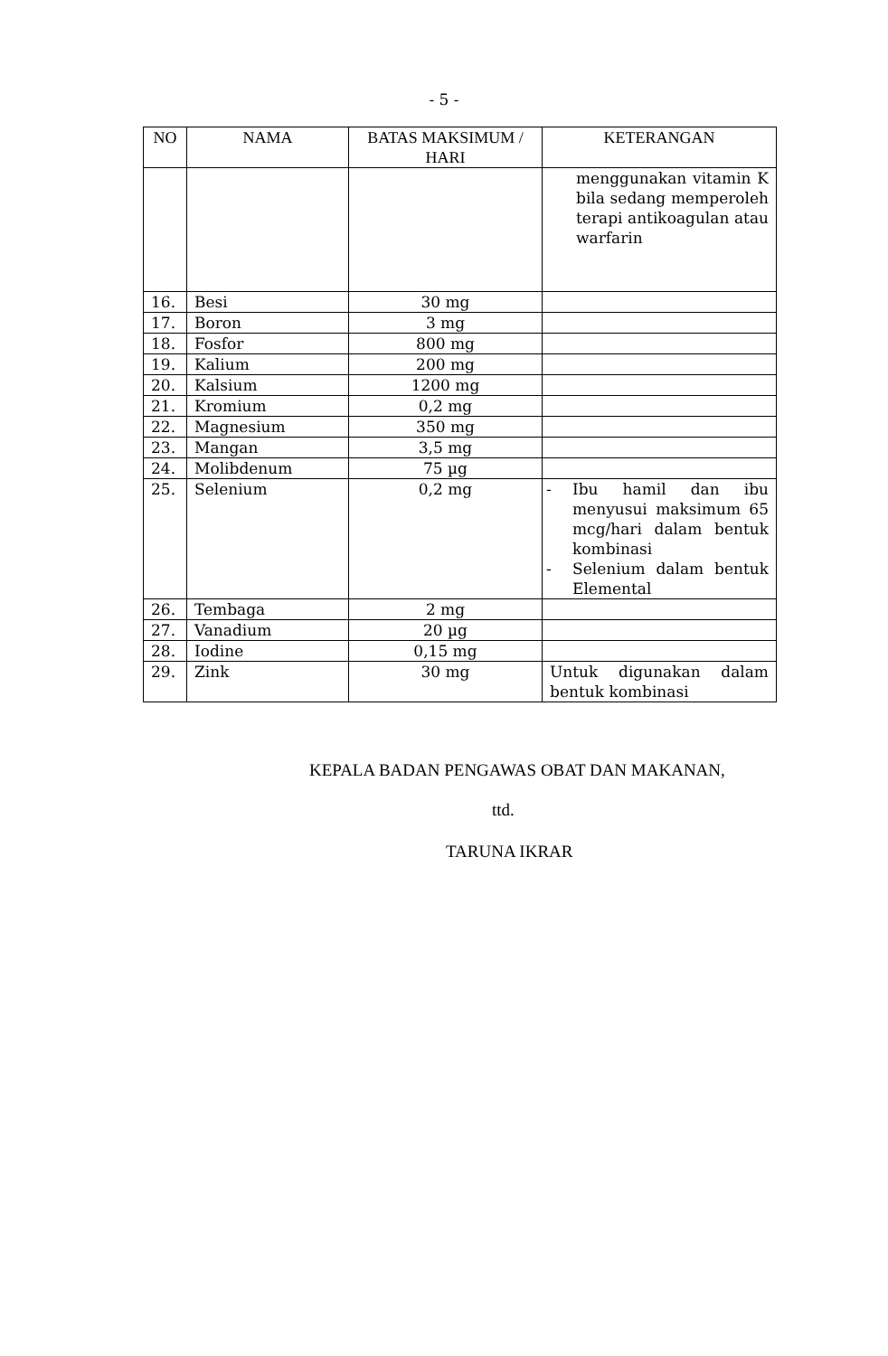- 5 -
| NO | NAMA | BATAS MAKSIMUM / HARI | KETERANGAN |
| --- | --- | --- | --- |
| | | | menggunakan vitamin K bila sedang memperoleh terapi antikoagulan atau warfarin |
| 16. | Besi | 30 mg | |
| 17. | Boron | 3 mg | |
| 18. | Fosfor | 800 mg | |
| 19. | Kalium | 200 mg | |
| 20. | Kalsium | 1200 mg | |
| 21. | Kromium | 0,2 mg | |
| 22. | Magnesium | 350 mg | |
| 23. | Mangan | 3,5 mg | |
| 24. | Molibdenum | 75 µg | |
| 25. | Selenium | 0,2 mg | - Ibu hamil dan ibu menyusui maksimum 65 mcg/hari dalam bentuk kombinasi - Selenium dalam bentuk Elemental |
| 26. | Tembaga | 2 mg | |
| 27. | Vanadium | 20 µg | |
| 28. | Iodine | 0,15 mg | |
| 29. | Zink | 30 mg | Untuk digunakan dalam bentuk kombinasi |
KEPALA BADAN PENGAWAS OBAT DAN MAKANAN,
ttd.
TARUNA IKRAR